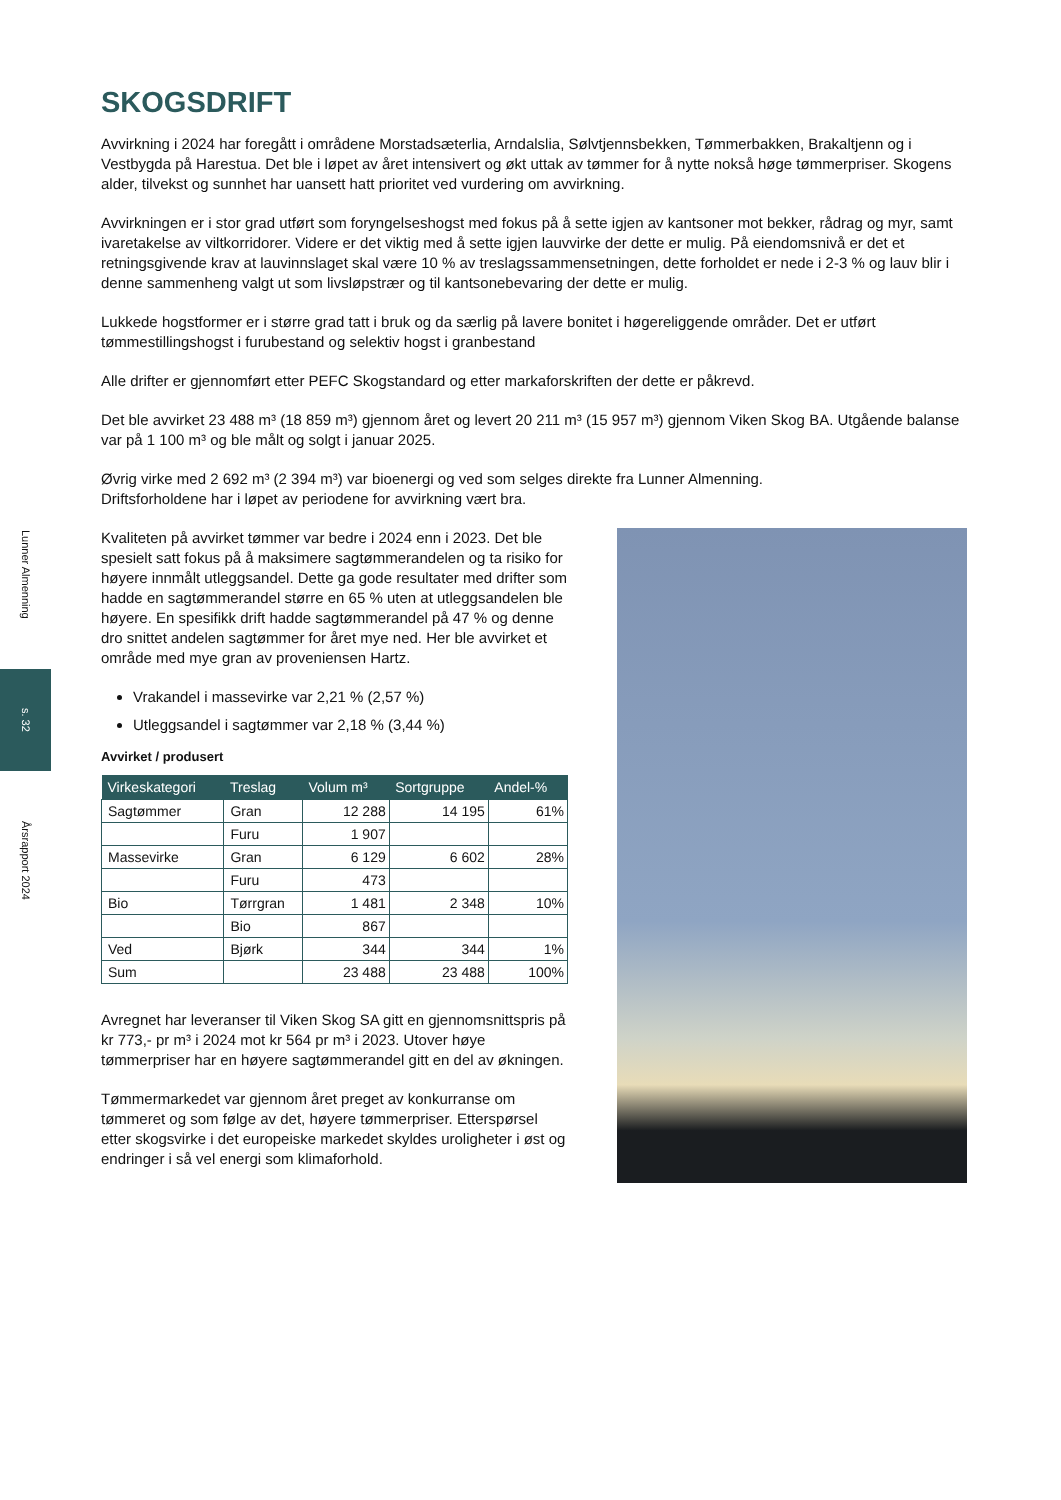Lunner Almenning
s. 32
Årsrapport 2024
SKOGSDRIFT
Avvirkning i 2024 har foregått i områdene Morstadsæterlia, Arndalslia, Sølvtjennsbekken, Tømmerbakken, Brakaltjenn og i Vestbygda på Harestua. Det ble i løpet av året intensivert og økt uttak av tømmer for å nytte nokså høge tømmerpriser. Skogens alder, tilvekst og sunnhet har uansett hatt prioritet ved vurdering om avvirkning.
Avvirkningen er i stor grad utført som foryngelseshogst med fokus på å sette igjen av kantsoner mot bekker, rådrag og myr, samt ivaretakelse av viltkorridorer. Videre er det viktig med å sette igjen lauvvirke der dette er mulig. På eiendomsnivå er det et retningsgivende krav at lauvinnslaget skal være 10 % av treslagssammensetningen, dette forholdet er nede i 2-3 % og lauv blir i denne sammenheng valgt ut som livsløpstrær og til kantsonebevaring der dette er mulig.
Lukkede hogstformer er i større grad tatt i bruk og da særlig på lavere bonitet i høgereliggende områder. Det er utført tømmestillingshogst i furubestand og selektiv hogst i granbestand
Alle drifter er gjennomført etter PEFC Skogstandard og etter markaforskriften der dette er påkrevd.
Det ble avvirket 23 488 m³ (18 859 m³) gjennom året og levert 20 211 m³ (15 957 m³) gjennom Viken Skog BA. Utgående balanse var på 1 100 m³ og ble målt og solgt i januar 2025.
Øvrig virke med 2 692 m³ (2 394 m³) var bioenergi og ved som selges direkte fra Lunner Almenning.
Driftsforholdene har i løpet av periodene for avvirkning vært bra.
Kvaliteten på avvirket tømmer var bedre i 2024 enn i 2023. Det ble spesielt satt fokus på å maksimere sagtømmerandelen og ta risiko for høyere innmålt utleggsandel. Dette ga gode resultater med drifter som hadde en sagtømmerandel større en 65 % uten at utleggsandelen ble høyere. En spesifikk drift hadde sagtømmerandel på 47 % og denne dro snittet andelen sagtømmer for året mye ned. Her ble avvirket et område med mye gran av proveniensen Hartz.
Vrakandel i massevirke var 2,21 % (2,57 %)
Utleggsandel i sagtømmer var 2,18 % (3,44 %)
Avvirket / produsert
| Virkeskategori | Treslag | Volum m³ | Sortgruppe | Andel-% |
| --- | --- | --- | --- | --- |
| Sagtømmer | Gran | 12 288 | 14 195 | 61% |
| | Furu | 1 907 | | |
| Massevirke | Gran | 6 129 | 6 602 | 28% |
| | Furu | 473 | | |
| Bio | Tørrgran | 1 481 | 2 348 | 10% |
| | Bio | 867 | | |
| Ved | Bjørk | 344 | 344 | 1% |
| Sum | | 23 488 | 23 488 | 100% |
Avregnet har leveranser til Viken Skog SA gitt en gjennomsnittspris på kr 773,- pr m³ i 2024 mot kr 564 pr m³ i 2023. Utover høye tømmerpriser har en høyere sagtømmerandel gitt en del av økningen.
Tømmermarkedet var gjennom året preget av konkurranse om tømmeret og som følge av det, høyere tømmerpriser. Etterspørsel etter skogsvirke i det europeiske markedet skyldes uroligheter i øst og endringer i så vel energi som klimaforhold.